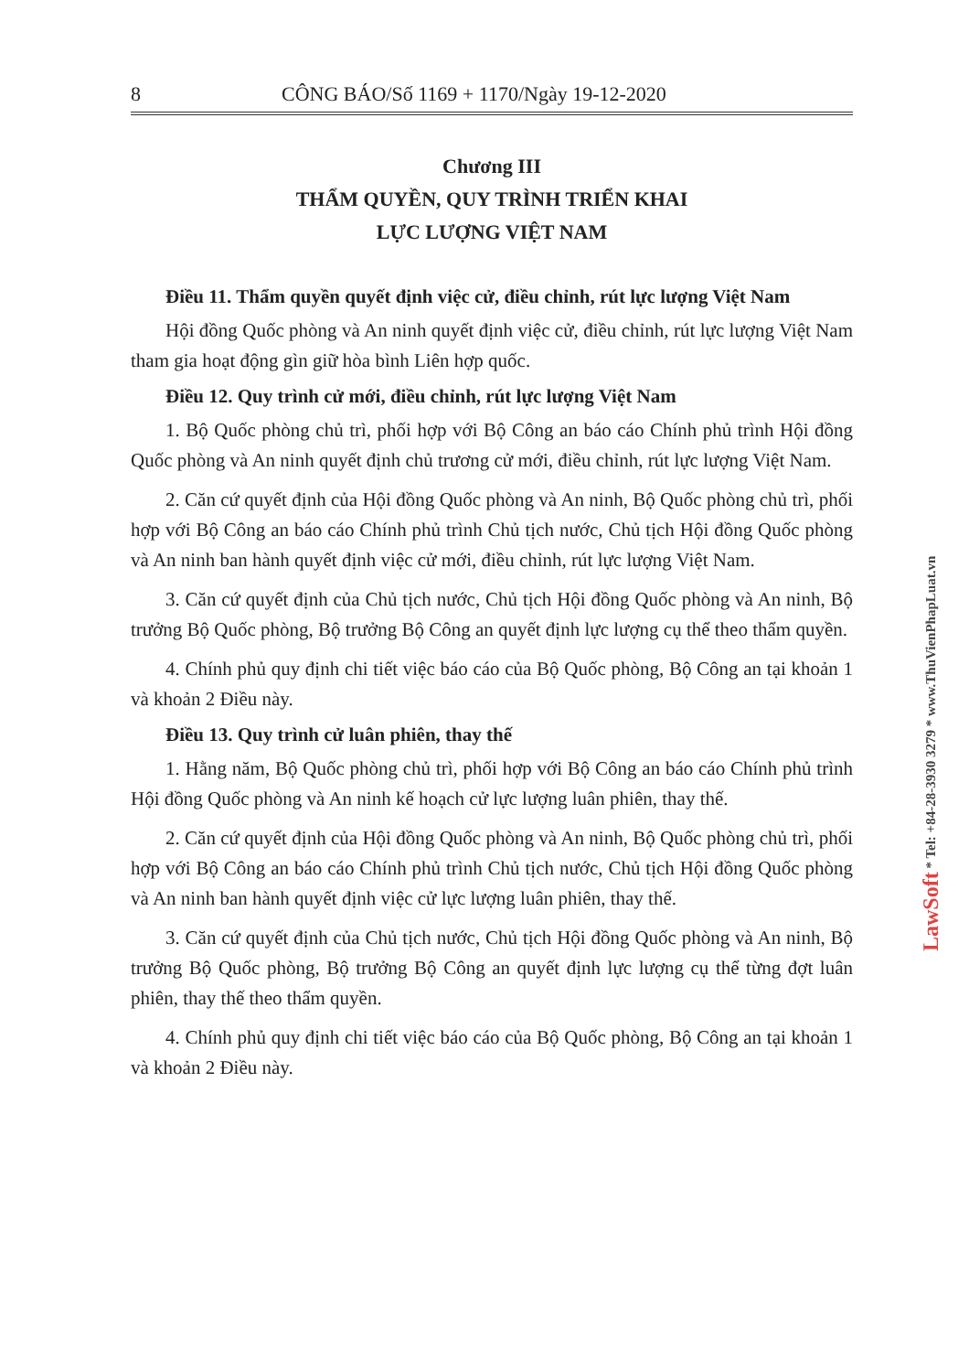8 CÔNG BÁO/Số 1169 + 1170/Ngày 19-12-2020
Chương III
THẨM QUYỀN, QUY TRÌNH TRIỂN KHAI
LỰC LƯỢNG VIỆT NAM
Điều 11. Thẩm quyền quyết định việc cử, điều chỉnh, rút lực lượng Việt Nam
Hội đồng Quốc phòng và An ninh quyết định việc cử, điều chỉnh, rút lực lượng Việt Nam tham gia hoạt động gìn giữ hòa bình Liên hợp quốc.
Điều 12. Quy trình cử mới, điều chỉnh, rút lực lượng Việt Nam
1. Bộ Quốc phòng chủ trì, phối hợp với Bộ Công an báo cáo Chính phủ trình Hội đồng Quốc phòng và An ninh quyết định chủ trương cử mới, điều chỉnh, rút lực lượng Việt Nam.
2. Căn cứ quyết định của Hội đồng Quốc phòng và An ninh, Bộ Quốc phòng chủ trì, phối hợp với Bộ Công an báo cáo Chính phủ trình Chủ tịch nước, Chủ tịch Hội đồng Quốc phòng và An ninh ban hành quyết định việc cử mới, điều chỉnh, rút lực lượng Việt Nam.
3. Căn cứ quyết định của Chủ tịch nước, Chủ tịch Hội đồng Quốc phòng và An ninh, Bộ trưởng Bộ Quốc phòng, Bộ trưởng Bộ Công an quyết định lực lượng cụ thể theo thẩm quyền.
4. Chính phủ quy định chi tiết việc báo cáo của Bộ Quốc phòng, Bộ Công an tại khoản 1 và khoản 2 Điều này.
Điều 13. Quy trình cử luân phiên, thay thế
1. Hằng năm, Bộ Quốc phòng chủ trì, phối hợp với Bộ Công an báo cáo Chính phủ trình Hội đồng Quốc phòng và An ninh kế hoạch cử lực lượng luân phiên, thay thế.
2. Căn cứ quyết định của Hội đồng Quốc phòng và An ninh, Bộ Quốc phòng chủ trì, phối hợp với Bộ Công an báo cáo Chính phủ trình Chủ tịch nước, Chủ tịch Hội đồng Quốc phòng và An ninh ban hành quyết định việc cử lực lượng luân phiên, thay thế.
3. Căn cứ quyết định của Chủ tịch nước, Chủ tịch Hội đồng Quốc phòng và An ninh, Bộ trưởng Bộ Quốc phòng, Bộ trưởng Bộ Công an quyết định lực lượng cụ thể từng đợt luân phiên, thay thế theo thẩm quyền.
4. Chính phủ quy định chi tiết việc báo cáo của Bộ Quốc phòng, Bộ Công an tại khoản 1 và khoản 2 Điều này.
LawSoft * Tel: +84-28-3930 3279 * www.ThuVienPhapLuat.vn